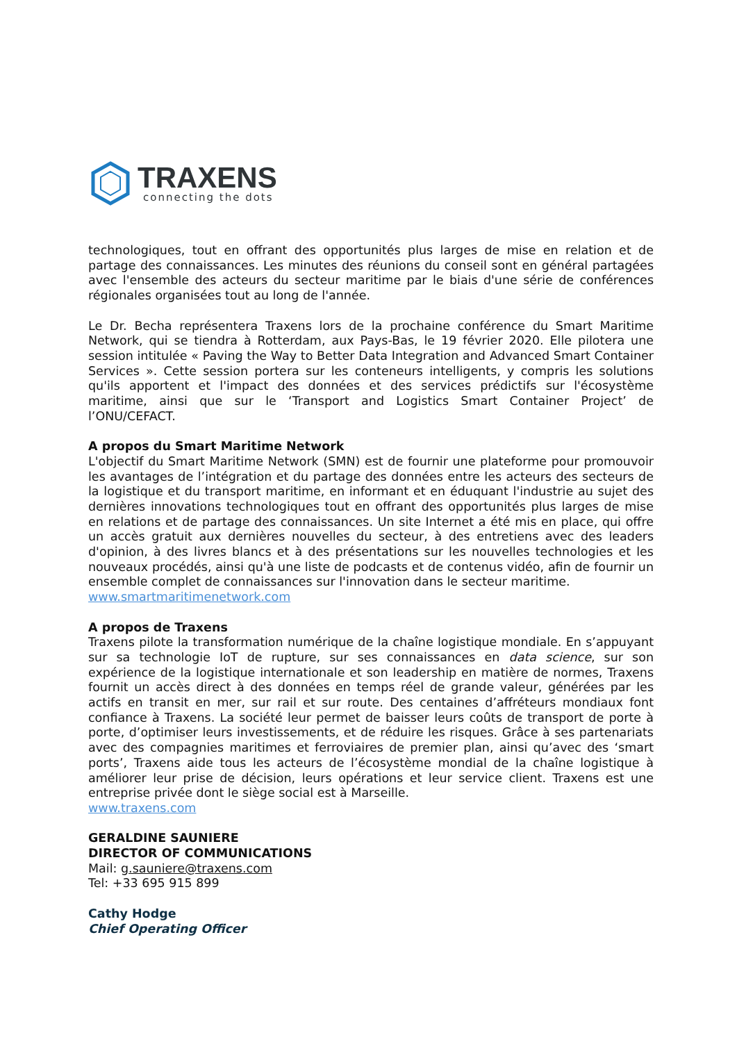TRAXENS
connecting the dots
technologiques, tout en offrant des opportunités plus larges de mise en relation et de partage des connaissances. Les minutes des réunions du conseil sont en général partagées avec l'ensemble des acteurs du secteur maritime par le biais d'une série de conférences régionales organisées tout au long de l'année.
Le Dr. Becha représentera Traxens lors de la prochaine conférence du Smart Maritime Network, qui se tiendra à Rotterdam, aux Pays-Bas, le 19 février 2020. Elle pilotera une session intitulée « Paving the Way to Better Data Integration and Advanced Smart Container Services ». Cette session portera sur les conteneurs intelligents, y compris les solutions qu'ils apportent et l'impact des données et des services prédictifs sur l'écosystème maritime, ainsi que sur le ‘Transport and Logistics Smart Container Project’ de l’ONU/CEFACT.
A propos du Smart Maritime Network
L'objectif du Smart Maritime Network (SMN) est de fournir une plateforme pour promouvoir les avantages de l’intégration et du partage des données entre les acteurs des secteurs de la logistique et du transport maritime, en informant et en éduquant l'industrie au sujet des dernières innovations technologiques tout en offrant des opportunités plus larges de mise en relations et de partage des connaissances. Un site Internet a été mis en place, qui offre un accès gratuit aux dernières nouvelles du secteur, à des entretiens avec des leaders d'opinion, à des livres blancs et à des présentations sur les nouvelles technologies et les nouveaux procédés, ainsi qu'à une liste de podcasts et de contenus vidéo, afin de fournir un ensemble complet de connaissances sur l'innovation dans le secteur maritime.
www.smartmaritimenetwork.com
A propos de Traxens
Traxens pilote la transformation numérique de la chaîne logistique mondiale. En s’appuyant sur sa technologie IoT de rupture, sur ses connaissances en data science, sur son expérience de la logistique internationale et son leadership en matière de normes, Traxens fournit un accès direct à des données en temps réel de grande valeur, générées par les actifs en transit en mer, sur rail et sur route. Des centaines d’affréteurs mondiaux font confiance à Traxens. La société leur permet de baisser leurs coûts de transport de porte à porte, d’optimiser leurs investissements, et de réduire les risques. Grâce à ses partenariats avec des compagnies maritimes et ferroviaires de premier plan, ainsi qu’avec des ‘smart ports’, Traxens aide tous les acteurs de l’écosystème mondial de la chaîne logistique à améliorer leur prise de décision, leurs opérations et leur service client. Traxens est une entreprise privée dont le siège social est à Marseille.
www.traxens.com
GERALDINE SAUNIERE
DIRECTOR OF COMMUNICATIONS
Mail: g.sauniere@traxens.com
Tel: +33 695 915 899
Cathy Hodge
Chief Operating Officer